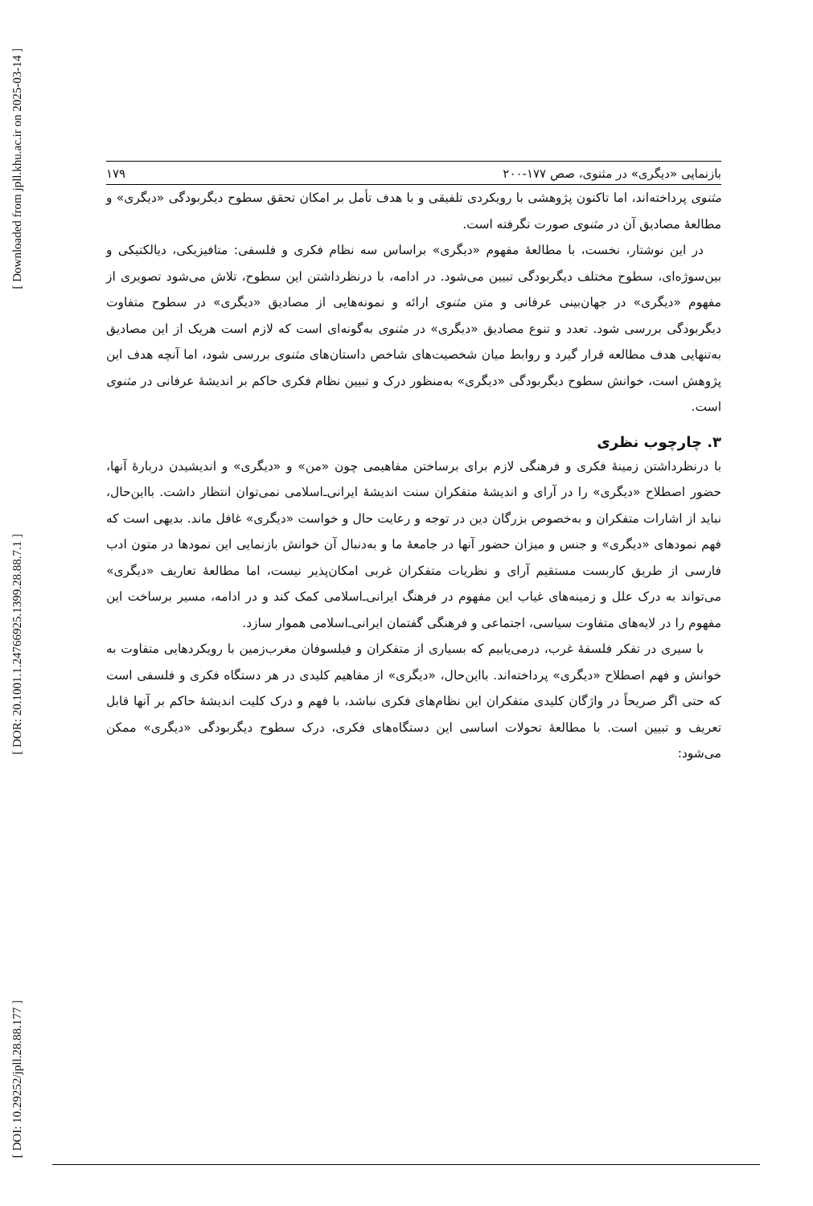[ Downloaded from jpll.khu.ac.ir on 2025-03-14 ]
[ DOR: 20.1001.1.24766925.1399.28.88.7.1 ]
[ DOI: 10.29252/jpll.28.88.177 ]
بازنمایی «دیگری» در مثنوی، صص ۱۷۷-۲۰۰ ۱۷۹
مثنوی پرداخته‌اند، اما تاکنون پژوهشی با رویکردی تلفیقی و با هدف تأمل بر امکان تحقق سطوح دیگربودگی «دیگری» و مطالعهٔ مصادیق آن در مثنوی صورت نگرفته است.
در این نوشتار، نخست، با مطالعهٔ مفهوم «دیگری» براساس سه نظام فکری و فلسفی: متافیزیکی، دیالکتیکی و بین‌سوژه‌ای، سطوح مختلف دیگربودگی تبیین می‌شود. در ادامه، با درنظرداشتن این سطوح، تلاش می‌شود تصویری از مفهوم «دیگری» در جهان‌بینی عرفانی و متن مثنوی ارائه و نمونه‌هایی از مصادیق «دیگری» در سطوح متفاوت دیگربودگی بررسی شود. تعدد و تنوع مصادیق «دیگری» در مثنوی به‌گونه‌ای است که لازم است هریک از این مصادیق به‌تنهایی هدف مطالعه قرار گیرد و روابط میان شخصیت‌های شاخص داستان‌های مثنوی بررسی شود، اما آنچه هدف این پژوهش است، خوانش سطوح دیگربودگی «دیگری» به‌منظور درک و تبیین نظام فکری حاکم بر اندیشهٔ عرفانی در مثنوی است.
۳. چارچوب نظری
با درنظرداشتن زمینهٔ فکری و فرهنگی لازم برای برساختن مفاهیمی چون «من» و «دیگری» و اندیشیدن دربارهٔ آنها، حضور اصطلاح «دیگری» را در آرای و اندیشهٔ متفکران سنت اندیشهٔ ایرانی‌ـ‌اسلامی نمی‌توان انتظار داشت. بااین‌حال، نباید از اشارات متفکران و به‌خصوص بزرگان دین در توجه و رعایت حال و خواست «دیگری» غافل ماند. بدیهی است که فهم نمودهای «دیگری» و جنس و میزان حضور آنها در جامعهٔ ما و به‌دنبال آن خوانش بازنمایی این نمودها در متون ادب فارسی از طریق کاربست مستقیم آرای و نظریات متفکران غربی امکان‌پذیر نیست، اما مطالعهٔ تعاریف «دیگری» می‌تواند به درک علل و زمینه‌های غیاب این مفهوم در فرهنگ ایرانی‌ـ‌اسلامی کمک کند و در ادامه، مسیر برساخت این مفهوم را در لایه‌های متفاوت سیاسی، اجتماعی و فرهنگی گفتمان ایرانی‌ـ‌اسلامی هموار سازد.
با سیری در تفکر فلسفهٔ غرب، درمی‌یابیم که بسیاری از متفکران و فیلسوفان مغرب‌زمین با رویکردهایی متفاوت به خوانش و فهم اصطلاح «دیگری» پرداخته‌اند. بااین‌حال، «دیگری» از مفاهیم کلیدی در هر دستگاه فکری و فلسفی است که حتی اگر صریحاً در واژگان کلیدی متفکران این نظام‌های فکری نباشد، با فهم و درک کلیت اندیشهٔ حاکم بر آنها قابل تعریف و تبیین است. با مطالعهٔ تحولات اساسی این دستگاه‌های فکری، درک سطوح دیگربودگی «دیگری» ممکن می‌شود: